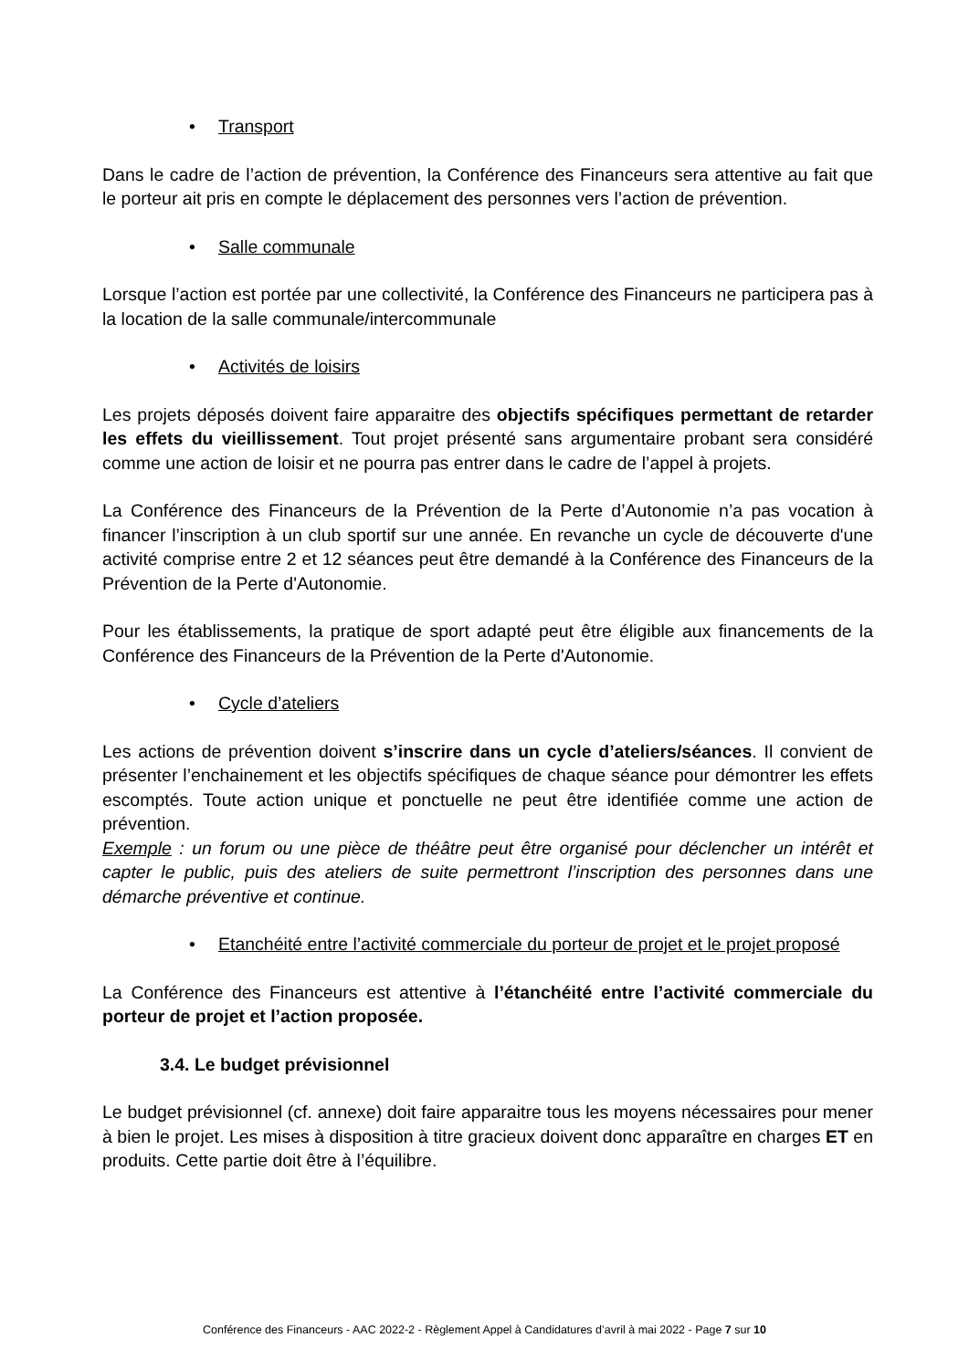• Transport
Dans le cadre de l’action de prévention, la Conférence des Financeurs sera attentive au fait que le porteur ait pris en compte le déplacement des personnes vers l’action de prévention.
• Salle communale
Lorsque l’action est portée par une collectivité, la Conférence des Financeurs ne participera pas à la location de la salle communale/intercommunale
• Activités de loisirs
Les projets déposés doivent faire apparaitre des objectifs spécifiques permettant de retarder les effets du vieillissement. Tout projet présenté sans argumentaire probant sera considéré comme une action de loisir et ne pourra pas entrer dans le cadre de l’appel à projets.
La Conférence des Financeurs de la Prévention de la Perte d’Autonomie n’a pas vocation à financer l’inscription à un club sportif sur une année. En revanche un cycle de découverte d'une activité comprise entre 2 et 12 séances peut être demandé à la Conférence des Financeurs de la Prévention de la Perte d'Autonomie.
Pour les établissements, la pratique de sport adapté peut être éligible aux financements de la Conférence des Financeurs de la Prévention de la Perte d'Autonomie.
• Cycle d’ateliers
Les actions de prévention doivent s’inscrire dans un cycle d’ateliers/séances. Il convient de présenter l’enchainement et les objectifs spécifiques de chaque séance pour démontrer les effets escomptés. Toute action unique et ponctuelle ne peut être identifiée comme une action de prévention.
Exemple : un forum ou une pièce de théâtre peut être organisé pour déclencher un intérêt et capter le public, puis des ateliers de suite permettront l’inscription des personnes dans une démarche préventive et continue.
• Etanchéité entre l’activité commerciale du porteur de projet et le projet proposé
La Conférence des Financeurs est attentive à l’étanchéité entre l’activité commerciale du porteur de projet et l’action proposée.
3.4. Le budget prévisionnel
Le budget prévisionnel (cf. annexe) doit faire apparaitre tous les moyens nécessaires pour mener à bien le projet. Les mises à disposition à titre gracieux doivent donc apparaître en charges ET en produits. Cette partie doit être à l’équilibre.
Conférence des Financeurs - AAC 2022-2 - Règlement Appel à Candidatures d’avril à mai 2022 - Page 7 sur 10